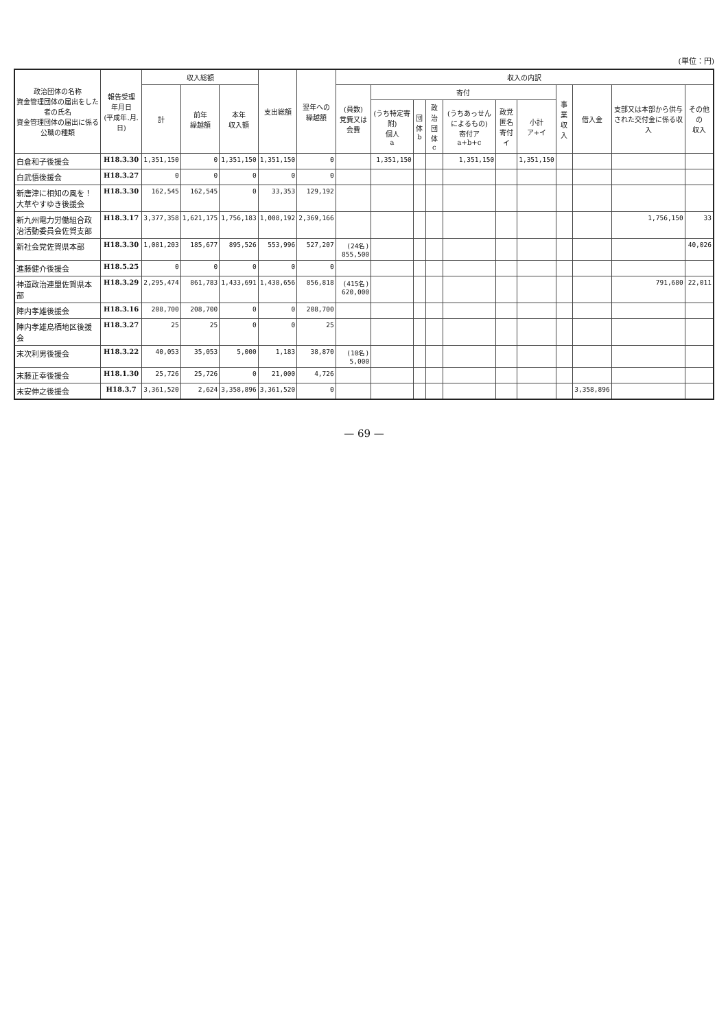(単位：円)
| 政治団体の名称 資金管理団体の届出をした者の氏名 資金管理団体の届出に係る公職の種類 | 報告受理 年月日 (平成年.月.日) | 収入総額 | | | 支出総額 | 翌年への 繰越額 | 収入の内訳 | | | | | | | | | | |
| --- | --- | --- | --- | --- | --- | --- | --- | --- | --- | --- | --- | --- | --- | --- | --- | --- | --- |
| | | 計 | 前年 繰越額 | 本年 収入額 | | | (員数) 党費又は会費 | 寄付 | | | | | | 事業収入 | 借入金 | 支部又は本部から供与された交付金に係る収入 | その他の 収入 |
| | | | | | | | | (うち特定寄附) 個人 a | 団体 b | 政治団体 c | (うちあっせんによるもの) 寄付ア a+b+c | 政党匿名寄付 イ | 小計 ア+イ | | | | |
| 白倉和子後援会 | H18.3.30 | 1,351,150 | 0 | 1,351,150 | 1,351,150 | 0 | | 1,351,150 | | | 1,351,150 | | 1,351,150 | | | | |
| 白武悟後援会 | H18.3.27 | 0 | 0 | 0 | 0 | 0 | | | | | | | | | | | |
| 新唐津に相知の風を！大草やすゆき後援会 | H18.3.30 | 162,545 | 162,545 | 0 | 33,353 | 129,192 | | | | | | | | | | | |
| 新九州電力労働組合政治活動委員会佐賀支部 | H18.3.17 | 3,377,358 | 1,621,175 | 1,756,183 | 1,008,192 | 2,369,166 | | | | | | | | | | 1,756,150 | 33 |
| 新社会党佐賀県本部 | H18.3.30 | 1,081,203 | 185,677 | 895,526 | 553,996 | 527,207 | (24名) 855,500 | | | | | | | | | | 40,026 |
| 進藤健介後援会 | H18.5.25 | 0 | 0 | 0 | 0 | 0 | | | | | | | | | | | |
| 神道政治連盟佐賀県本部 | H18.3.29 | 2,295,474 | 861,783 | 1,433,691 | 1,438,656 | 856,818 | (415名) 620,000 | | | | | | | | | 791,680 | 22,011 |
| 陣内孝雄後援会 | H18.3.16 | 208,700 | 208,700 | 0 | 0 | 208,700 | | | | | | | | | | | |
| 陣内孝雄鳥栖地区後援会 | H18.3.27 | 25 | 25 | 0 | 0 | 25 | | | | | | | | | | | |
| 末次利男後援会 | H18.3.22 | 40,053 | 35,053 | 5,000 | 1,183 | 38,870 | (10名) 5,000 | | | | | | | | | | |
| 末藤正幸後援会 | H18.1.30 | 25,726 | 25,726 | 0 | 21,000 | 4,726 | | | | | | | | | | | |
| 末安伸之後援会 | H18.3.7 | 3,361,520 | 2,624 | 3,358,896 | 3,361,520 | 0 | | | | | | | | | 3,358,896 | | |
— 69 —